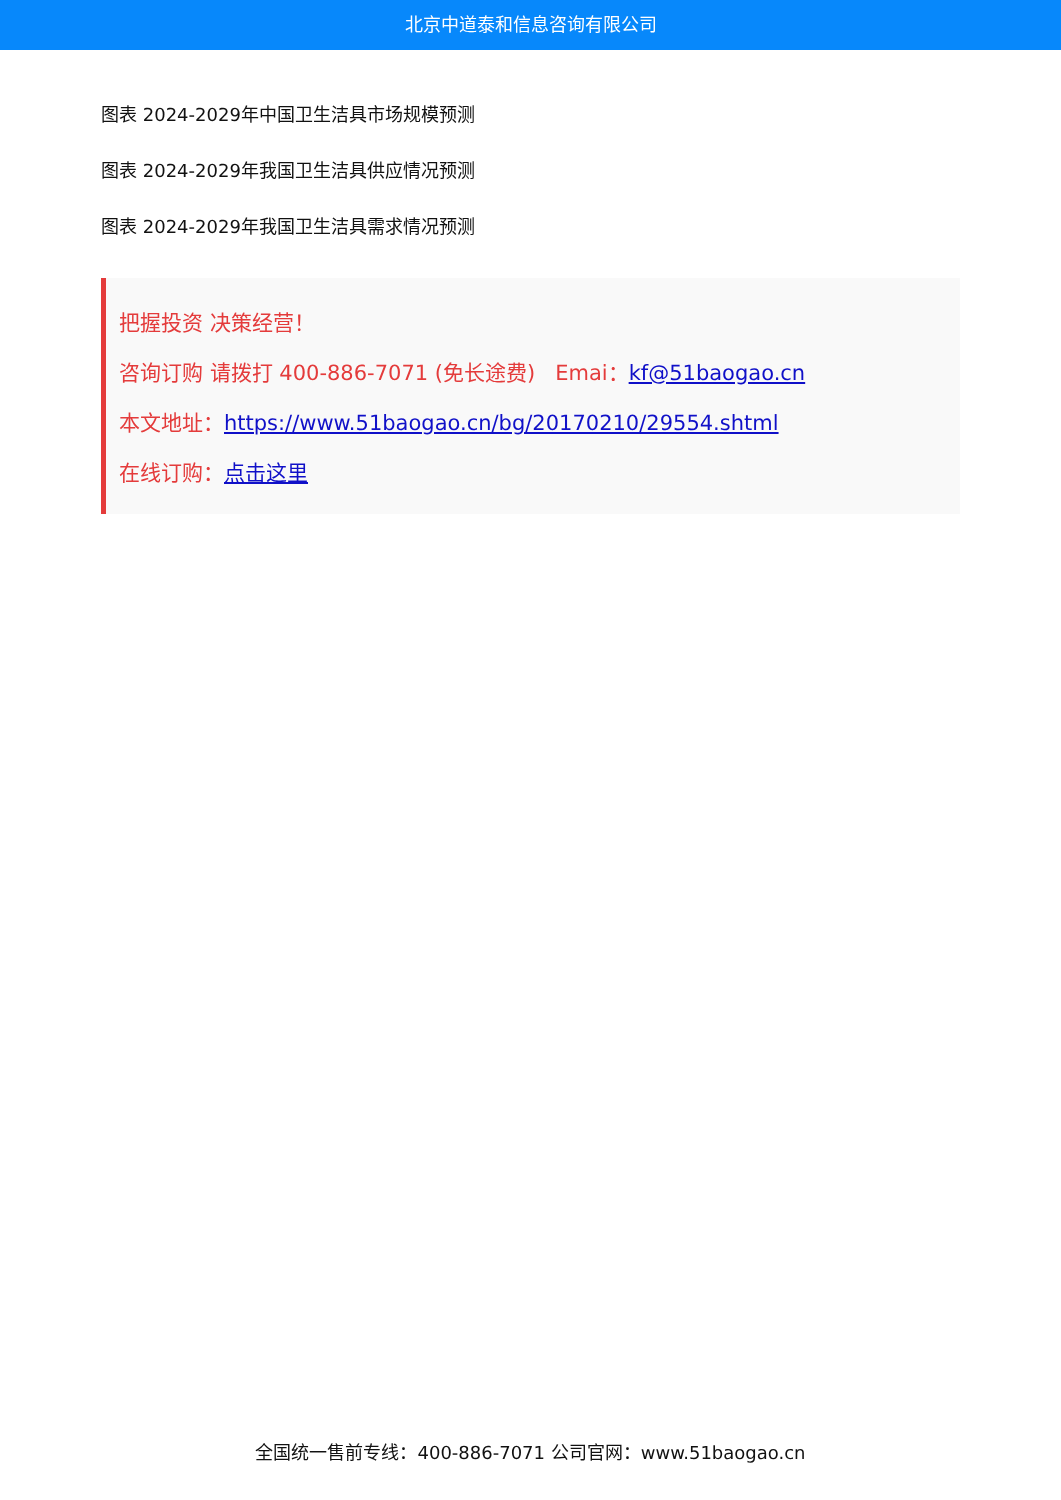北京中道泰和信息咨询有限公司
图表 2024-2029年中国卫生洁具市场规模预测
图表 2024-2029年我国卫生洁具供应情况预测
图表 2024-2029年我国卫生洁具需求情况预测
把握投资 决策经营！
咨询订购 请拨打 400-886-7071 (免长途费) Emai：kf@51baogao.cn
本文地址：https://www.51baogao.cn/bg/20170210/29554.shtml
在线订购：点击这里
全国统一售前专线：400-886-7071 公司官网：www.51baogao.cn